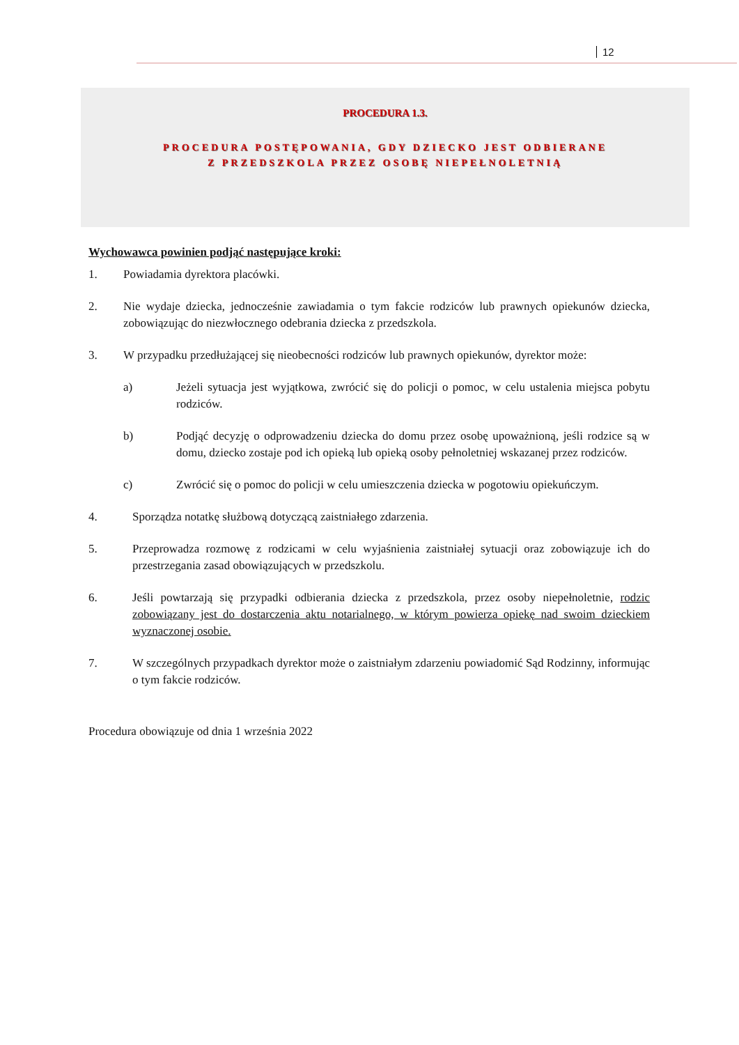12
PROCEDURA 1.3.
PROCEDURA POSTĘPOWANIA, GDY DZIECKO JEST ODBIERANE
Z PRZEDSZKOLA PRZEZ OSOBĘ NIEPEŁNOLETNIĄ
Wychowawca powinien podjąć następujące kroki:
1. Powiadamia dyrektora placówki.
2. Nie wydaje dziecka, jednocześnie zawiadamia o tym fakcie rodziców lub prawnych opiekunów dziecka, zobowiązując do niezwłocznego odebrania dziecka z przedszkola.
3. W przypadku przedłużającej się nieobecności rodziców lub prawnych opiekunów, dyrektor może:
a) Jeżeli sytuacja jest wyjątkowa, zwrócić się do policji o pomoc, w celu ustalenia miejsca pobytu rodziców.
b) Podjąć decyzję o odprowadzeniu dziecka do domu przez osobę upoważnioną, jeśli rodzice są w domu, dziecko zostaje pod ich opieką lub opieką osoby pełnoletniej wskazanej przez rodziców.
c) Zwrócić się o pomoc do policji w celu umieszczenia dziecka w pogotowiu opiekuńczym.
4. Sporządza notatkę służbową dotyczącą zaistniałego zdarzenia.
5. Przeprowadza rozmowę z rodzicami w celu wyjaśnienia zaistniałej sytuacji oraz zobowiązuje ich do przestrzegania zasad obowiązujących w przedszkolu.
6. Jeśli powtarzają się przypadki odbierania dziecka z przedszkola, przez osoby niepełnoletnie, rodzic zobowiązany jest do dostarczenia aktu notarialnego, w którym powierza opiekę nad swoim dzieckiem wyznaczonej osobie.
7. W szczególnych przypadkach dyrektor może o zaistniałym zdarzeniu powiadomić Sąd Rodzinny, informując o tym fakcie rodziców.
Procedura obowiązuje od dnia 1 września 2022